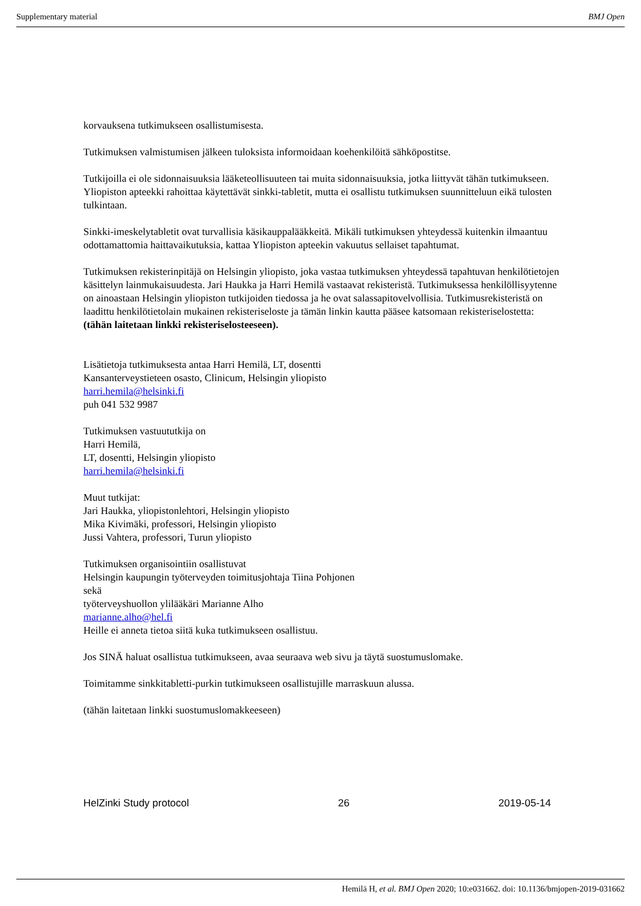Supplementary material BMJ Open
korvauksena tutkimukseen osallistumisesta.
Tutkimuksen valmistumisen jälkeen tuloksista informoidaan koehenkilöitä sähköpostitse.
Tutkijoilla ei ole sidonnaisuuksia lääketeollisuuteen tai muita sidonnaisuuksia, jotka liittyvät tähän tutkimukseen. Yliopiston apteekki rahoittaa käytettävät sinkki-tabletit, mutta ei osallistu tutkimuksen suunnitteluun eikä tulosten tulkintaan.
Sinkki-imeskelytabletit ovat turvallisia käsikauppalääkkeitä. Mikäli tutkimuksen yhteydessä kuitenkin ilmaantuu odottamattomia haittavaikutuksia, kattaa Yliopiston apteekin vakuutus sellaiset tapahtumat.
Tutkimuksen rekisterinpitäjä on Helsingin yliopisto, joka vastaa tutkimuksen yhteydessä tapahtuvan henkilötietojen käsittelyn lainmukaisuudesta. Jari Haukka ja Harri Hemilä vastaavat rekisteristä. Tutkimuksessa henkilöllisyytenne on ainoastaan Helsingin yliopiston tutkijoiden tiedossa ja he ovat salassapitovelvollisia. Tutkimusrekisteristä on laadittu henkilötietolain mukainen rekisteriseloste ja tämän linkin kautta pääsee katsomaan rekisteriselostetta:
(tähän laitetaan linkki rekisteriselosteeseen).
Lisätietoja tutkimuksesta antaa Harri Hemilä, LT, dosentti
Kansanterveystieteen osasto, Clinicum, Helsingin yliopisto
harri.hemila@helsinki.fi
puh 041 532 9987
Tutkimuksen vastuututkija on
Harri Hemilä,
LT, dosentti, Helsingin yliopisto
harri.hemila@helsinki.fi
Muut tutkijat:
Jari Haukka, yliopistonlehtori, Helsingin yliopisto
Mika Kivimäki, professori, Helsingin yliopisto
Jussi Vahtera, professori, Turun yliopisto
Tutkimuksen organisointiin osallistuvat
Helsingin kaupungin työterveyden toimitusjohtaja Tiina Pohjonen
sekä
työterveyshuollon ylilääkäri Marianne Alho
marianne.alho@hel.fi
Heille ei anneta tietoa siitä kuka tutkimukseen osallistuu.
Jos SINÄ haluat osallistua tutkimukseen, avaa seuraava web sivu ja täytä suostumuslomake.
Toimitamme sinkkitabletti-purkin tutkimukseen osallistujille marraskuun alussa.
(tähän laitetaan linkki suostumuslomakkeeseen)
HelZinki Study protocol 26 2019-05-14
Hemilä H, et al. BMJ Open 2020; 10:e031662. doi: 10.1136/bmjopen-2019-031662